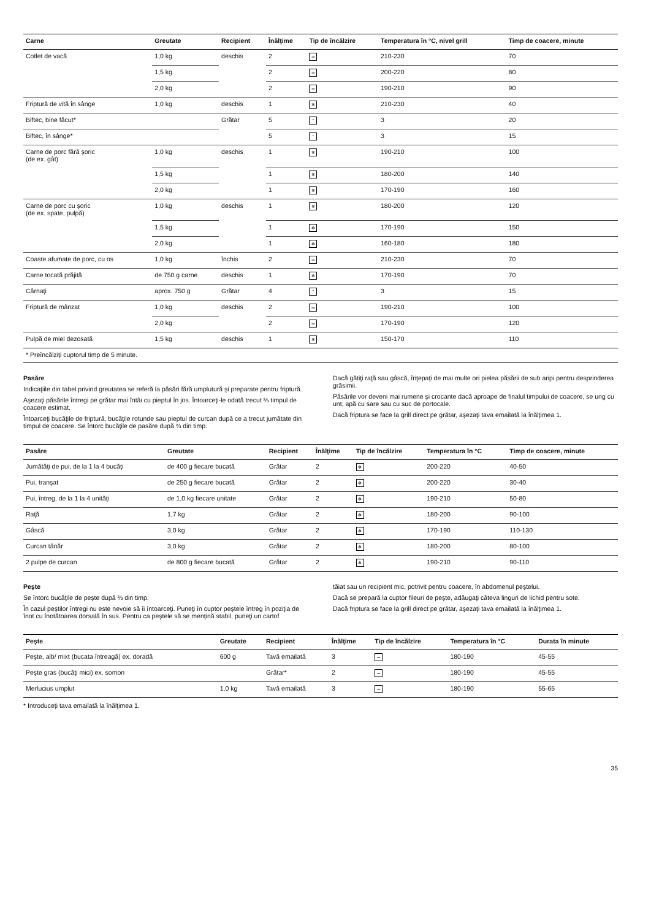| Carne | Greutate | Recipient | Înălţime | Tip de încălzire | Temperatura în °C, nivel grill | Timp de coacere, minute |
| --- | --- | --- | --- | --- | --- | --- |
| Cotlet de vacă | 1,0 kg | deschis | 2 | ═ | 210-230 | 70 |
| | 1,5 kg | | 2 | ═ | 200-220 | 80 |
| | 2,0 kg | | 2 | ═ | 190-210 | 90 |
| Friptură de vită în sânge | 1,0 kg | deschis | 1 | ✻ | 210-230 | 40 |
| Biftec, bine făcut* | | Grătar | 5 | ˜ | 3 | 20 |
| Biftec, în sânge* | | | 5 | ˜ | 3 | 15 |
| Carne de porc fără şoric (de ex. gât) | 1,0 kg | deschis | 1 | ✻ | 190-210 | 100 |
| | 1,5 kg | | 1 | ✻ | 180-200 | 140 |
| | 2,0 kg | | 1 | ✻ | 170-190 | 160 |
| Carne de porc cu şoric (de ex. spate, pulpă) | 1,0 kg | deschis | 1 | ✻ | 180-200 | 120 |
| | 1,5 kg | | 1 | ✻ | 170-190 | 150 |
| | 2,0 kg | | 1 | ✻ | 160-180 | 180 |
| Coaste afumate de porc, cu os | 1,0 kg | închis | 2 | ═ | 210-230 | 70 |
| Carne tocată prăjită | de 750 g carne | deschis | 1 | ✻ | 170-190 | 70 |
| Cârnaţi | aprox. 750 g | Grătar | 4 | ˜ | 3 | 15 |
| Friptură de mânzat | 1,0 kg | deschis | 2 | ═ | 190-210 | 100 |
| | 2,0 kg | | 2 | ═ | 170-190 | 120 |
| Pulpă de miel dezosată | 1,5 kg | deschis | 1 | ✻ | 150-170 | 110 |
| * Preîncălziţi cuptorul timp de 5 minute. | | | | | | |
Pasăre
Indicaţiile din tabel privind greutatea se referă la păsări fără umplutură şi preparate pentru friptură.
Aşezaţi păsările întregi pe grătar mai întâi cu pieptul în jos. Întoarceţi-le odată trecut ⅔ timpul de coacere estimat.
Întoarceţi bucăţile de friptură, bucăţile rotunde sau pieptul de curcan după ce a trecut jumătate din timpul de coacere. Se întorc bucăţile de pasăre după ⅔ din timp.
Dacă gătiţi raţă sau gâscă, înţepaţi de mai multe ori pielea păsării de sub aripi pentru desprinderea grăsimii.
Păsările vor deveni mai rumene şi crocante dacă aproape de finalul timpului de coacere, se ung cu unt, apă cu sare sau cu suc de portocale.
Dacă friptura se face la grill direct pe grătar, aşezaţi tava emailată la înălţimea 1.
| Pasăre | Greutate | Recipient | Înălţime | Tip de încălzire | Temperatura în °C | Timp de coacere, minute |
| --- | --- | --- | --- | --- | --- | --- |
| Jumătăţi de pui, de la 1 la 4 bucăţi | de 400 g fiecare bucată | Grătar | 2 | ✻ | 200-220 | 40-50 |
| Pui, tranşat | de 250 g fiecare bucată | Grătar | 2 | ✻ | 200-220 | 30-40 |
| Pui, întreg, de la 1 la 4 unităţi | de 1,0 kg fiecare unitate | Grătar | 2 | ✻ | 190-210 | 50-80 |
| Raţă | 1,7 kg | Grătar | 2 | ✻ | 180-200 | 90-100 |
| Gâscă | 3,0 kg | Grătar | 2 | ✻ | 170-190 | 110-130 |
| Curcan tânăr | 3,0 kg | Grătar | 2 | ✻ | 180-200 | 80-100 |
| 2 pulpe de curcan | de 800 g fiecare bucată | Grătar | 2 | ✻ | 190-210 | 90-110 |
Peşte
Se întorc bucăţile de peşte după ⅔ din timp.
În cazul peştilor întregi nu este nevoie să îi întoarceţi. Puneţi în cuptor peştele întreg în poziţia de înot cu înotătoarea dorsală în sus. Pentru ca peştele să se menţină stabil, puneţi un cartof
tăiat sau un recipient mic, potrivit pentru coacere, în abdomenul peştelui.
Dacă se prepară la cuptor fileuri de peşte, adăugaţi câteva linguri de lichid pentru sote.
Dacă friptura se face la grill direct pe grătar, aşezaţi tava emailată la înălţimea 1.
| Peşte | Greutate | Recipient | Înălţime | Tip de încălzire | Temperatura în °C | Durata în minute |
| --- | --- | --- | --- | --- | --- | --- |
| Peşte, alb/ mixt (bucata întreagă) ex. doradă | 600 g | Tavă emailată | 3 | ═ | 180-190 | 45-55 |
| Peşte gras (bucăţi mici) ex. somon | | Grătar* | 2 | ═ | 180-190 | 45-55 |
| Merlucius umplut | 1,0 kg | Tavă emailată | 3 | ═ | 180-190 | 55-65 |
* Introduceţi tava emailată la înălţimea 1.
35